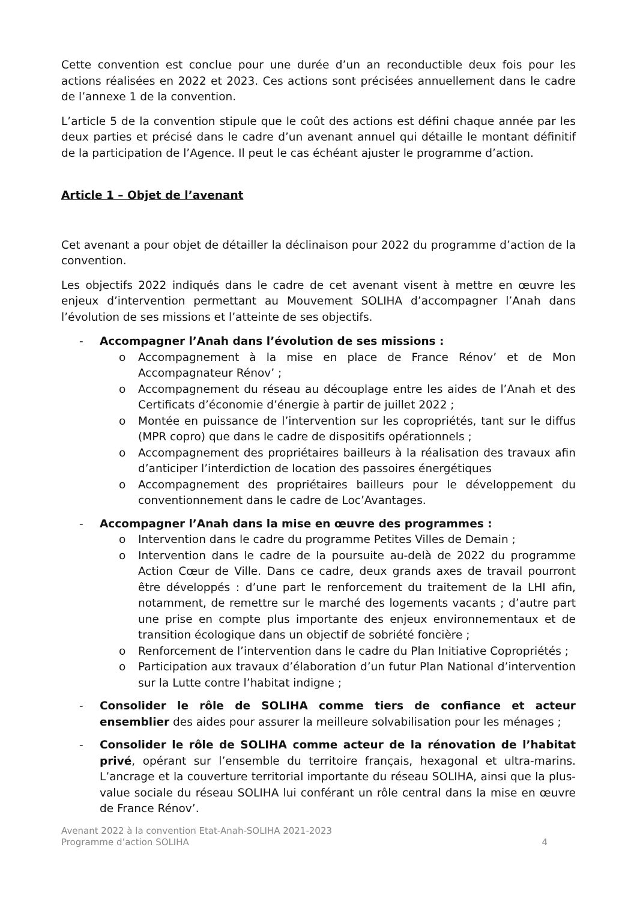Cette convention est conclue pour une durée d’un an reconductible deux fois pour les actions réalisées en 2022 et 2023. Ces actions sont précisées annuellement dans le cadre de l’annexe 1 de la convention.
L’article 5 de la convention stipule que le coût des actions est défini chaque année par les deux parties et précisé dans le cadre d’un avenant annuel qui détaille le montant définitif de la participation de l’Agence. Il peut le cas échéant ajuster le programme d’action.
Article 1 – Objet de l’avenant
Cet avenant a pour objet de détailler la déclinaison pour 2022 du programme d’action de la convention.
Les objectifs 2022 indiqués dans le cadre de cet avenant visent à mettre en œuvre les enjeux d’intervention permettant au Mouvement SOLIHA d’accompagner l’Anah dans l’évolution de ses missions et l’atteinte de ses objectifs.
- Accompagner l’Anah dans l’évolution de ses missions :
o Accompagnement à la mise en place de France Rénov’ et de Mon Accompagnateur Rénov’ ;
o Accompagnement du réseau au découplage entre les aides de l’Anah et des Certificats d’économie d’énergie à partir de juillet 2022 ;
o Montée en puissance de l’intervention sur les copropriétés, tant sur le diffus (MPR copro) que dans le cadre de dispositifs opérationnels ;
o Accompagnement des propriétaires bailleurs à la réalisation des travaux afin d’anticiper l’interdiction de location des passoires énergétiques
o Accompagnement des propriétaires bailleurs pour le développement du conventionnement dans le cadre de Loc’Avantages.
- Accompagner l’Anah dans la mise en œuvre des programmes :
o Intervention dans le cadre du programme Petites Villes de Demain ;
o Intervention dans le cadre de la poursuite au-delà de 2022 du programme Action Cœur de Ville. Dans ce cadre, deux grands axes de travail pourront être développés : d’une part le renforcement du traitement de la LHI afin, notamment, de remettre sur le marché des logements vacants ; d’autre part une prise en compte plus importante des enjeux environnementaux et de transition écologique dans un objectif de sobriété foncière ;
o Renforcement de l’intervention dans le cadre du Plan Initiative Copropriétés ;
o Participation aux travaux d’élaboration d’un futur Plan National d’intervention sur la Lutte contre l’habitat indigne ;
- Consolider le rôle de SOLIHA comme tiers de confiance et acteur ensemblier des aides pour assurer la meilleure solvabilisation pour les ménages ;
- Consolider le rôle de SOLIHA comme acteur de la rénovation de l’habitat privé, opérant sur l’ensemble du territoire français, hexagonal et ultra-marins. L’ancrage et la couverture territorial importante du réseau SOLIHA, ainsi que la plus-value sociale du réseau SOLIHA lui conférant un rôle central dans la mise en œuvre de France Rénov’.
Avenant 2022 à la convention Etat-Anah-SOLIHA 2021-2023
Programme d’action SOLIHA 4